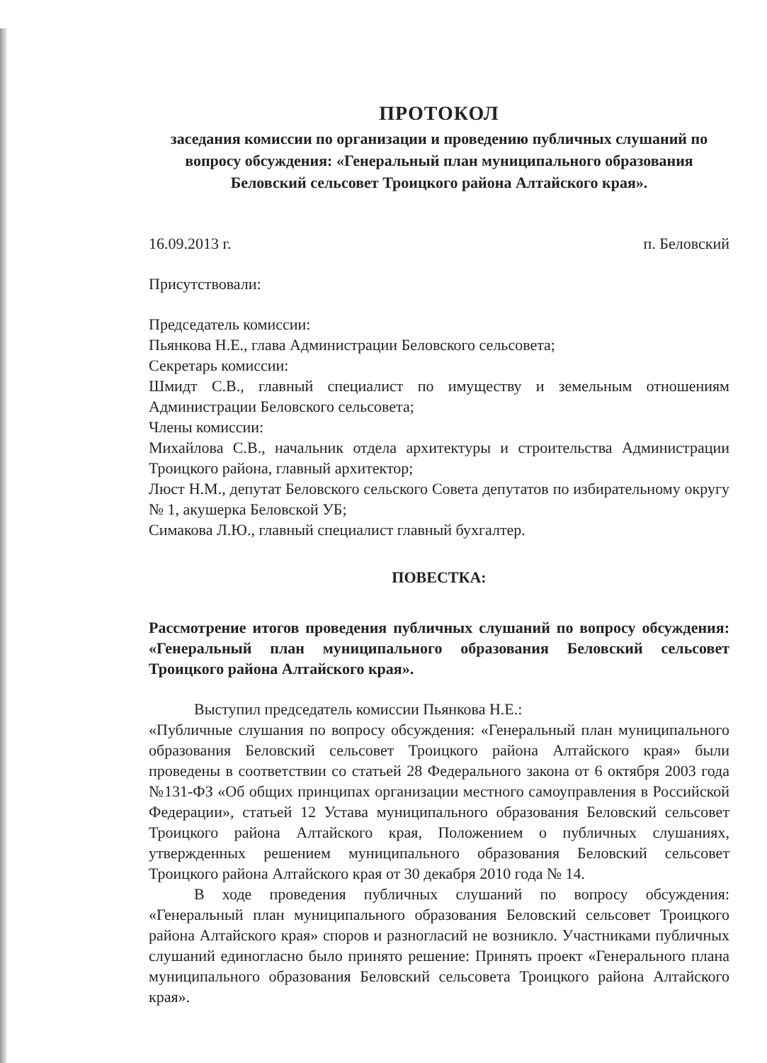ПРОТОКОЛ
заседания комиссии по организации и проведению публичных слушаний по вопросу обсуждения: «Генеральный план муниципального образования Беловский сельсовет Троицкого района Алтайского края».
16.09.2013 г. п. Беловский
Присутствовали:
Председатель комиссии:
Пьянкова Н.Е., глава Администрации Беловского сельсовета;
Секретарь комиссии:
Шмидт С.В., главный специалист по имуществу и земельным отношениям Администрации Беловского сельсовета;
Члены комиссии:
Михайлова С.В., начальник отдела архитектуры и строительства Администрации Троицкого района, главный архитектор;
Люст Н.М., депутат Беловского сельского Совета депутатов по избирательному округу № 1, акушерка Беловской УБ;
Симакова Л.Ю., главный специалист главный бухгалтер.
ПОВЕСТКА:
Рассмотрение итогов проведения публичных слушаний по вопросу обсуждения: «Генеральный план муниципального образования Беловский сельсовет Троицкого района Алтайского края».
Выступил председатель комиссии Пьянкова Н.Е.:
«Публичные слушания по вопросу обсуждения: «Генеральный план муниципального образования Беловский сельсовет Троицкого района Алтайского края» были проведены в соответствии со статьей 28 Федерального закона от 6 октября 2003 года №131-ФЗ «Об общих принципах организации местного самоуправления в Российской Федерации», статьей 12 Устава муниципального образования Беловский сельсовет Троицкого района Алтайского края, Положением о публичных слушаниях, утвержденных решением муниципального образования Беловский сельсовет Троицкого района Алтайского края от 30 декабря 2010 года № 14.
В ходе проведения публичных слушаний по вопросу обсуждения: «Генеральный план муниципального образования Беловский сельсовет Троицкого района Алтайского края» споров и разногласий не возникло. Участниками публичных слушаний единогласно было принято решение: Принять проект «Генерального плана муниципального образования Беловский сельсовета Троицкого района Алтайского края».